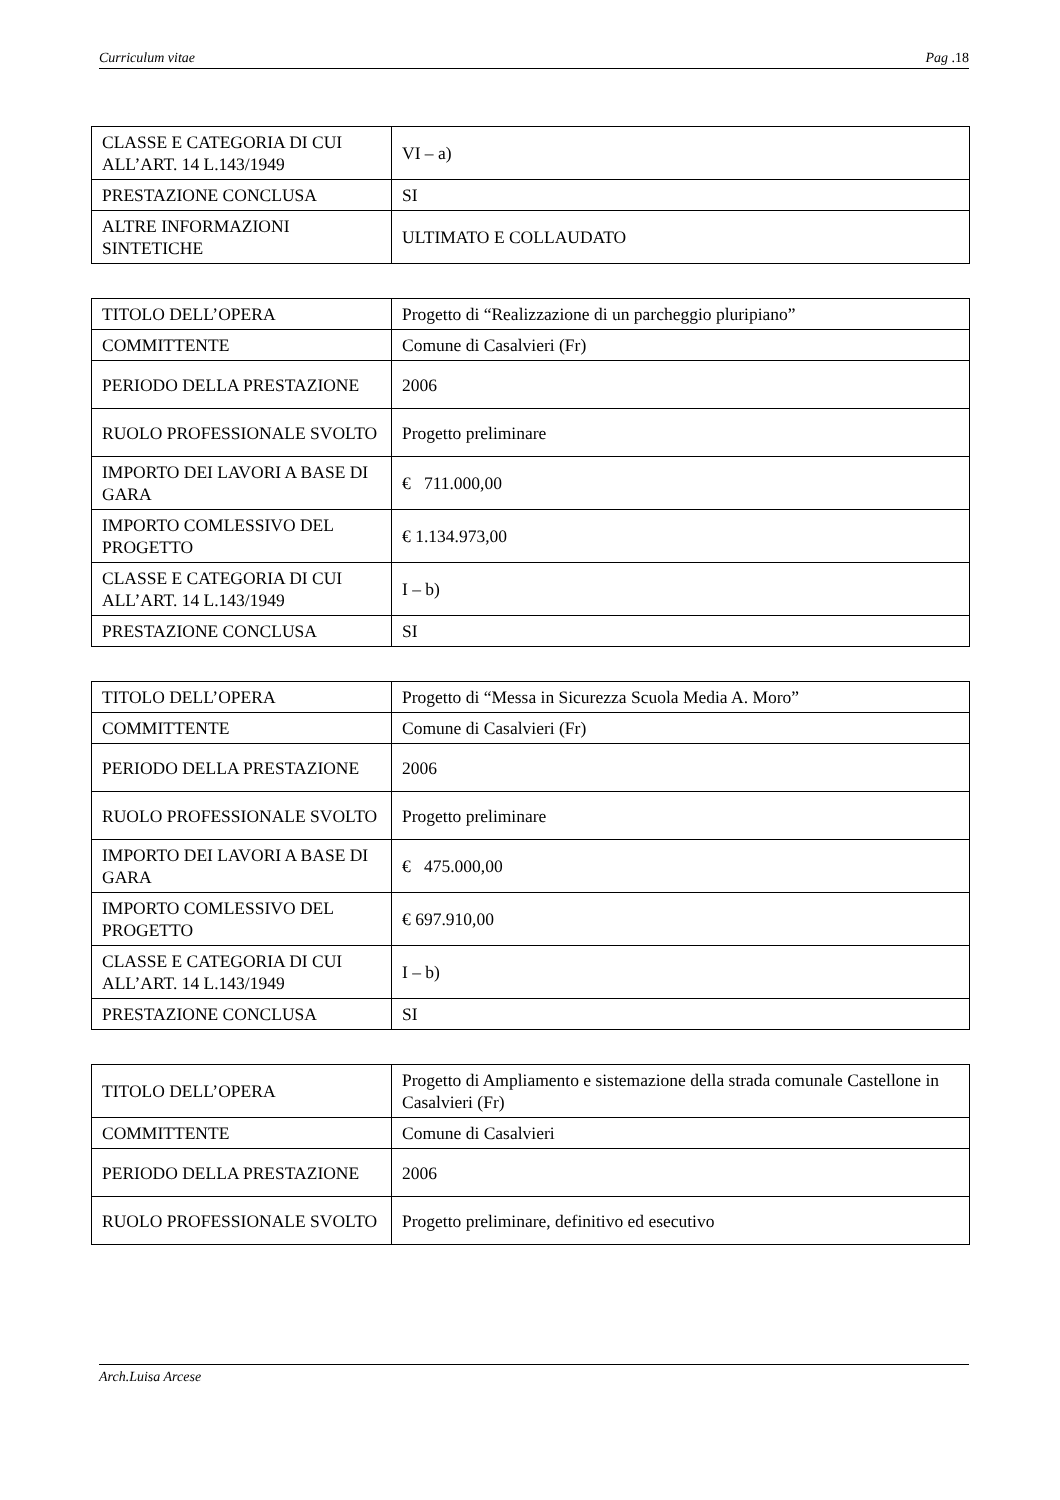Curriculum vitae Pag .18
| CLASSE E CATEGORIA DI CUI ALL’ART. 14 L.143/1949 | VI – a) |
| PRESTAZIONE CONCLUSA | SI |
| ALTRE INFORMAZIONI SINTETICHE | ULTIMATO E COLLAUDATO |
| TITOLO DELL’OPERA | Progetto di “Realizzazione di un parcheggio pluripiano” |
| COMMITTENTE | Comune di Casalvieri (Fr) |
| PERIODO DELLA PRESTAZIONE | 2006 |
| RUOLO PROFESSIONALE SVOLTO | Progetto preliminare |
| IMPORTO DEI LAVORI A BASE DI GARA | € 711.000,00 |
| IMPORTO COMLESSIVO DEL PROGETTO | € 1.134.973,00 |
| CLASSE E CATEGORIA DI CUI ALL’ART. 14 L.143/1949 | I – b) |
| PRESTAZIONE CONCLUSA | SI |
| TITOLO DELL’OPERA | Progetto di “Messa in Sicurezza Scuola Media A. Moro” |
| COMMITTENTE | Comune di Casalvieri (Fr) |
| PERIODO DELLA PRESTAZIONE | 2006 |
| RUOLO PROFESSIONALE SVOLTO | Progetto preliminare |
| IMPORTO DEI LAVORI A BASE DI GARA | € 475.000,00 |
| IMPORTO COMLESSIVO DEL PROGETTO | € 697.910,00 |
| CLASSE E CATEGORIA DI CUI ALL’ART. 14 L.143/1949 | I – b) |
| PRESTAZIONE CONCLUSA | SI |
| TITOLO DELL’OPERA | Progetto di Ampliamento e sistemazione della strada comunale Castellone in Casalvieri (Fr) |
| COMMITTENTE | Comune di Casalvieri |
| PERIODO DELLA PRESTAZIONE | 2006 |
| RUOLO PROFESSIONALE SVOLTO | Progetto preliminare, definitivo ed esecutivo |
Arch.Luisa Arcese